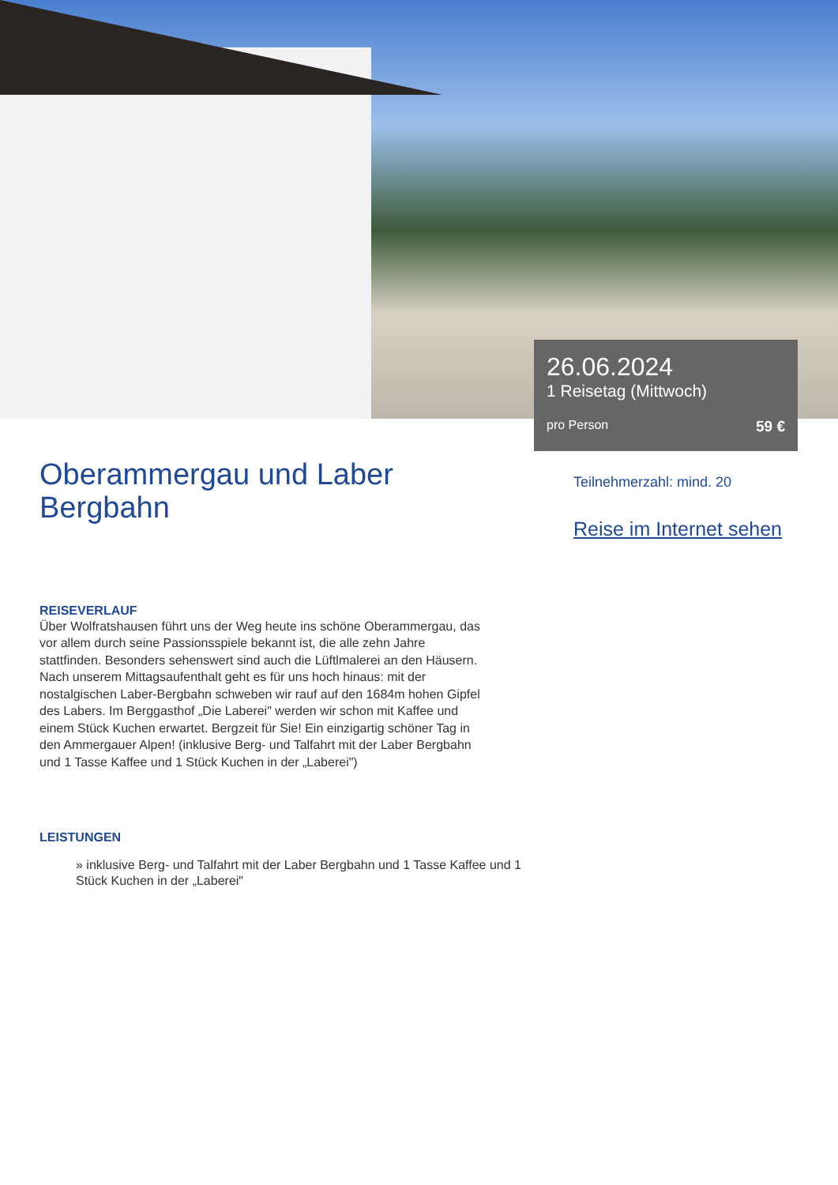26.06.2024
1 Reisetag (Mittwoch)
pro Person 59 €
Oberammergau und Laber Bergbahn
REISEVERLAUF
Über Wolfratshausen führt uns der Weg heute ins schöne Oberammergau, das vor allem durch seine Passionsspiele bekannt ist, die alle zehn Jahre stattfinden. Besonders sehenswert sind auch die Lüftlmalerei an den Häusern. Nach unserem Mittagsaufenthalt geht es für uns hoch hinaus: mit der nostalgischen Laber-Bergbahn schweben wir rauf auf den 1684m hohen Gipfel des Labers. Im Berggasthof „Die Laberei" werden wir schon mit Kaffee und einem Stück Kuchen erwartet. Bergzeit für Sie! Ein einzigartig schöner Tag in den Ammergauer Alpen! (inklusive Berg- und Talfahrt mit der Laber Bergbahn und 1 Tasse Kaffee und 1 Stück Kuchen in der „Laberei")
LEISTUNGEN
» inklusive Berg- und Talfahrt mit der Laber Bergbahn und 1 Tasse Kaffee und 1 Stück Kuchen in der „Laberei"
Teilnehmerzahl: mind. 20
Reise im Internet sehen